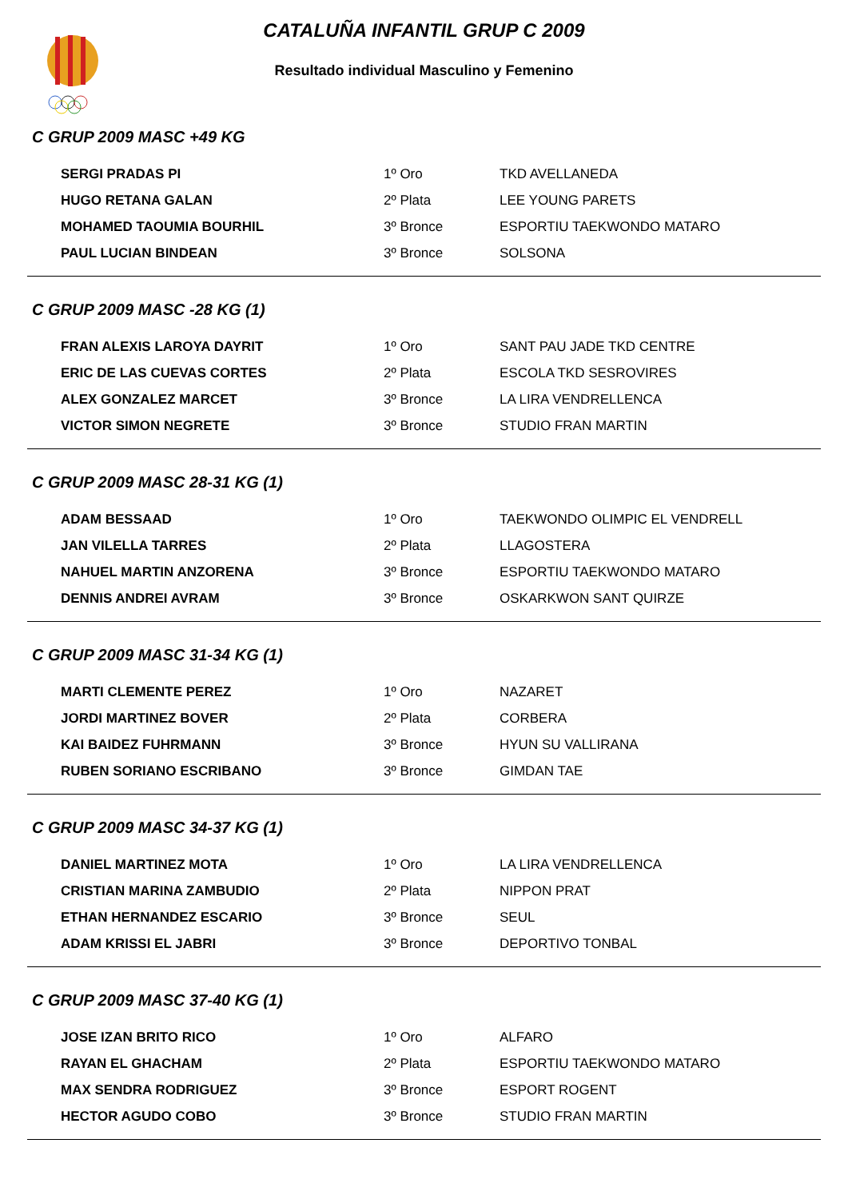CATALUÑA INFANTIL GRUP C 2009
Resultado individual Masculino y Femenino
C GRUP 2009 MASC +49 KG
| SERGI PRADAS PI | 1º Oro | TKD AVELLANEDA |
| HUGO RETANA GALAN | 2º Plata | LEE YOUNG PARETS |
| MOHAMED TAOUMIA BOURHIL | 3º Bronce | ESPORTIU TAEKWONDO MATARO |
| PAUL LUCIAN BINDEAN | 3º Bronce | SOLSONA |
C GRUP 2009 MASC -28 KG (1)
| FRAN ALEXIS LAROYA DAYRIT | 1º Oro | SANT PAU JADE TKD CENTRE |
| ERIC DE LAS CUEVAS CORTES | 2º Plata | ESCOLA TKD SESROVIRES |
| ALEX GONZALEZ MARCET | 3º Bronce | LA LIRA VENDRELLENCA |
| VICTOR SIMON NEGRETE | 3º Bronce | STUDIO FRAN MARTIN |
C GRUP 2009 MASC 28-31 KG (1)
| ADAM BESSAAD | 1º Oro | TAEKWONDO OLIMPIC EL VENDRELL |
| JAN VILELLA TARRES | 2º Plata | LLAGOSTERA |
| NAHUEL MARTIN ANZORENA | 3º Bronce | ESPORTIU TAEKWONDO MATARO |
| DENNIS ANDREI AVRAM | 3º Bronce | OSKARKWON SANT QUIRZE |
C GRUP 2009 MASC 31-34 KG (1)
| MARTI CLEMENTE PEREZ | 1º Oro | NAZARET |
| JORDI MARTINEZ BOVER | 2º Plata | CORBERA |
| KAI BAIDEZ FUHRMANN | 3º Bronce | HYUN SU VALLIRANA |
| RUBEN SORIANO ESCRIBANO | 3º Bronce | GIMDAN TAE |
C GRUP 2009 MASC 34-37 KG (1)
| DANIEL MARTINEZ MOTA | 1º Oro | LA LIRA VENDRELLENCA |
| CRISTIAN MARINA ZAMBUDIO | 2º Plata | NIPPON PRAT |
| ETHAN HERNANDEZ ESCARIO | 3º Bronce | SEUL |
| ADAM KRISSI EL JABRI | 3º Bronce | DEPORTIVO TONBAL |
C GRUP 2009 MASC 37-40 KG (1)
| JOSE IZAN BRITO RICO | 1º Oro | ALFARO |
| RAYAN EL GHACHAM | 2º Plata | ESPORTIU TAEKWONDO MATARO |
| MAX SENDRA RODRIGUEZ | 3º Bronce | ESPORT ROGENT |
| HECTOR AGUDO COBO | 3º Bronce | STUDIO FRAN MARTIN |